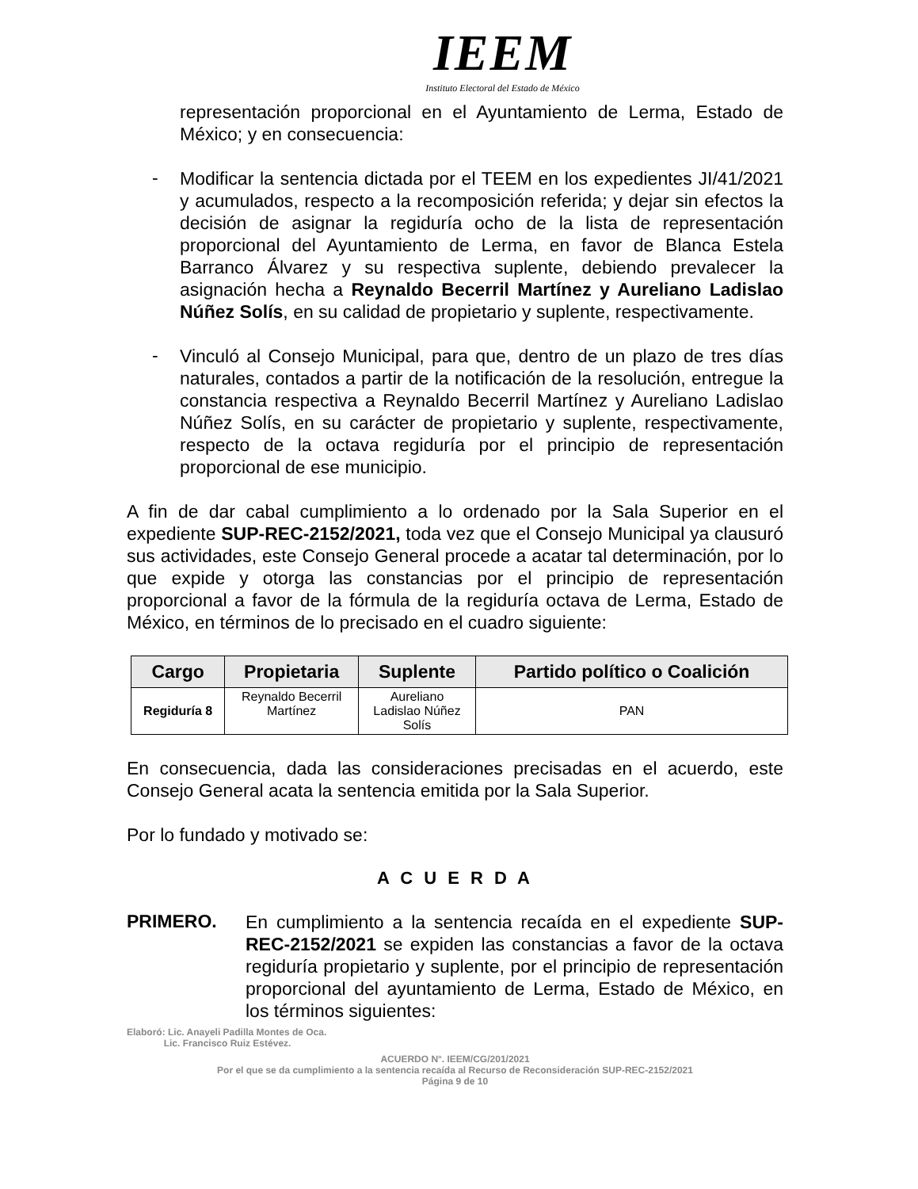IEEM
Instituto Electoral del Estado de México
representación proporcional en el Ayuntamiento de Lerma, Estado de México; y en consecuencia:
-
Modificar la sentencia dictada por el TEEM en los expedientes JI/41/2021 y acumulados, respecto a la recomposición referida; y dejar sin efectos la decisión de asignar la regiduría ocho de la lista de representación proporcional del Ayuntamiento de Lerma, en favor de Blanca Estela Barranco Álvarez y su respectiva suplente, debiendo prevalecer la asignación hecha a Reynaldo Becerril Martínez y Aureliano Ladislao Núñez Solís, en su calidad de propietario y suplente, respectivamente.
-
Vinculó al Consejo Municipal, para que, dentro de un plazo de tres días naturales, contados a partir de la notificación de la resolución, entregue la constancia respectiva a Reynaldo Becerril Martínez y Aureliano Ladislao Núñez Solís, en su carácter de propietario y suplente, respectivamente, respecto de la octava regiduría por el principio de representación proporcional de ese municipio.
A fin de dar cabal cumplimiento a lo ordenado por la Sala Superior en el expediente SUP-REC-2152/2021, toda vez que el Consejo Municipal ya clausuró sus actividades, este Consejo General procede a acatar tal determinación, por lo que expide y otorga las constancias por el principio de representación proporcional a favor de la fórmula de la regiduría octava de Lerma, Estado de México, en términos de lo precisado en el cuadro siguiente:
| Cargo | Propietaria | Suplente | Partido político o Coalición |
| --- | --- | --- | --- |
| Regiduría 8 | Reynaldo Becerril Martínez | Aureliano Ladislao Núñez Solís | PAN |
En consecuencia, dada las consideraciones precisadas en el acuerdo, este Consejo General acata la sentencia emitida por la Sala Superior.
Por lo fundado y motivado se:
A C U E R D A
PRIMERO.
En cumplimiento a la sentencia recaída en el expediente SUP-REC-2152/2021 se expiden las constancias a favor de la octava regiduría propietario y suplente, por el principio de representación proporcional del ayuntamiento de Lerma, Estado de México, en los términos siguientes:
Elaboró: Lic. Anayeli Padilla Montes de Oca.
Lic. Francisco Ruiz Estévez.
ACUERDO N°. IEEM/CG/201/2021
Por el que se da cumplimiento a la sentencia recaída al Recurso de Reconsideración SUP-REC-2152/2021
Página 9 de 10